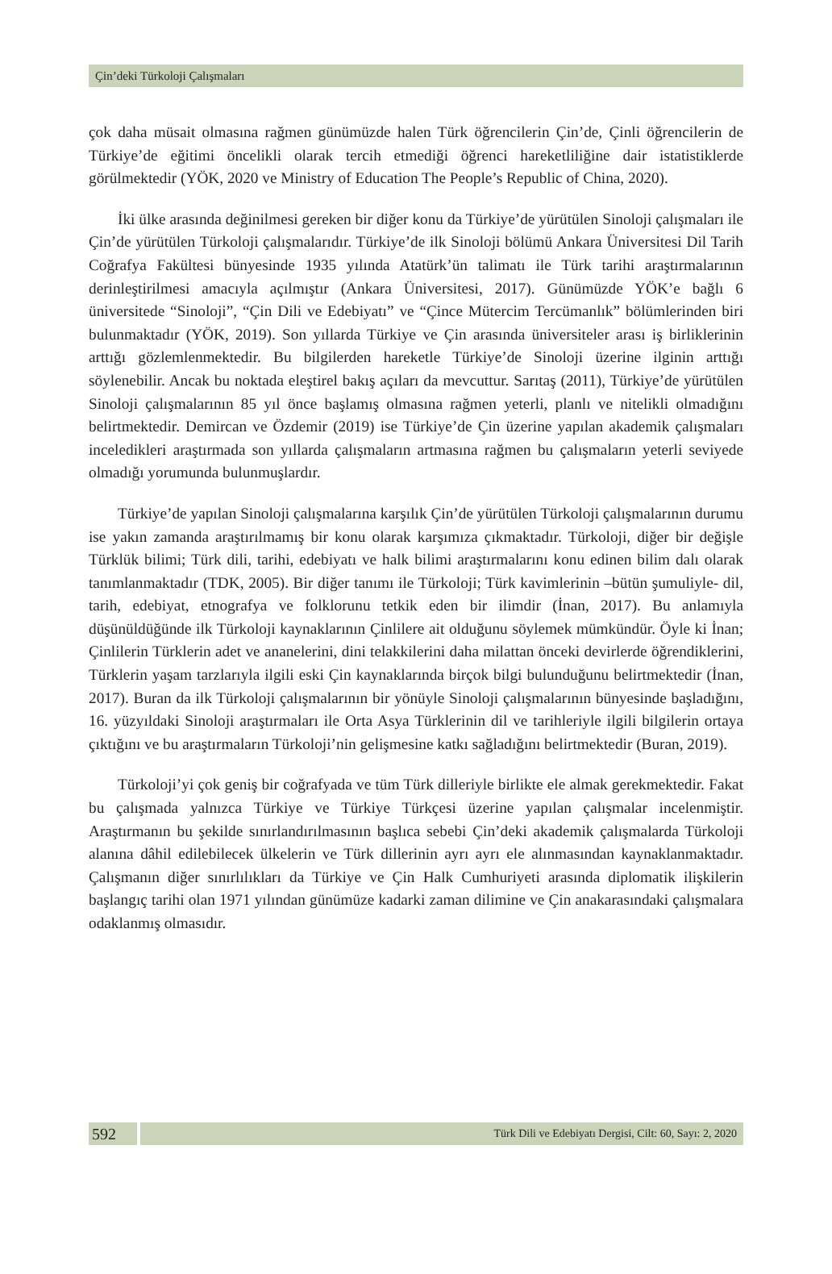Çin’deki Türkoloji Çalışmaları
çok daha müsait olmasına rağmen günümüzde halen Türk öğrencilerin Çin’de, Çinli öğrencilerin de Türkiye’de eğitimi öncelikli olarak tercih etmediği öğrenci hareketliliğine dair istatistiklerde görülmektedir (YÖK, 2020 ve Ministry of Education The People’s Republic of China, 2020).
İki ülke arasında değinilmesi gereken bir diğer konu da Türkiye’de yürütülen Sinoloji çalışmaları ile Çin’de yürütülen Türkoloji çalışmalarıdır. Türkiye’de ilk Sinoloji bölümü Ankara Üniversitesi Dil Tarih Coğrafya Fakültesi bünyesinde 1935 yılında Atatürk’ün talimatı ile Türk tarihi araştırmalarının derinleştirilmesi amacıyla açılmıştır (Ankara Üniversitesi, 2017). Günümüzde YÖK’e bağlı 6 üniversitede “Sinoloji”, “Çin Dili ve Edebiyatı” ve “Çince Mütercim Tercümanlık” bölümlerinden biri bulunmaktadır (YÖK, 2019). Son yıllarda Türkiye ve Çin arasında üniversiteler arası iş birliklerinin arttığı gözlemlenmektedir. Bu bilgilerden hareketle Türkiye’de Sinoloji üzerine ilginin arttığı söylenebilir. Ancak bu noktada eleştirel bakış açıları da mevcuttur. Sarıtaş (2011), Türkiye’de yürütülen Sinoloji çalışmalarının 85 yıl önce başlamış olmasına rağmen yeterli, planlı ve nitelikli olmadığını belirtmektedir. Demircan ve Özdemir (2019) ise Türkiye’de Çin üzerine yapılan akademik çalışmaları inceledikleri araştırmada son yıllarda çalışmaların artmasına rağmen bu çalışmaların yeterli seviyede olmadığı yorumunda bulunmuşlardır.
Türkiye’de yapılan Sinoloji çalışmalarına karşılık Çin’de yürütülen Türkoloji çalışmalarının durumu ise yakın zamanda araştırılmamış bir konu olarak karşımıza çıkmaktadır. Türkoloji, diğer bir değişle Türklük bilimi; Türk dili, tarihi, edebiyatı ve halk bilimi araştırmalarını konu edinen bilim dalı olarak tanımlanmaktadır (TDK, 2005). Bir diğer tanımı ile Türkoloji; Türk kavimlerinin –bütün şumuliyle- dil, tarih, edebiyat, etnografya ve folklorunu tetkik eden bir ilimdir (İnan, 2017). Bu anlamıyla düşünüldüğünde ilk Türkoloji kaynaklarının Çinlilere ait olduğunu söylemek mümkündür. Öyle ki İnan; Çinlilerin Türklerin adet ve ananelerini, dini telakkilerini daha milattan önceki devirlerde öğrendiklerini, Türklerin yaşam tarzlarıyla ilgili eski Çin kaynaklarında birçok bilgi bulunduğunu belirtmektedir (İnan, 2017). Buran da ilk Türkoloji çalışmalarının bir yönüyle Sinoloji çalışmalarının bünyesinde başladığını, 16. yüzyıldaki Sinoloji araştırmaları ile Orta Asya Türklerinin dil ve tarihleriyle ilgili bilgilerin ortaya çıktığını ve bu araştırmaların Türkoloji’nin gelişmesine katkı sağladığını belirtmektedir (Buran, 2019).
Türkoloji’yi çok geniş bir coğrafyada ve tüm Türk dilleriyle birlikte ele almak gerekmektedir. Fakat bu çalışmada yalnızca Türkiye ve Türkiye Türkçesi üzerine yapılan çalışmalar incelenmiştir. Araştırmanın bu şekilde sınırlandırılmasının başlıca sebebi Çin’deki akademik çalışmalarda Türkoloji alanına dâhil edilebilecek ülkelerin ve Türk dillerinin ayrı ayrı ele alınmasından kaynaklanmaktadır. Çalışmanın diğer sınırlılıkları da Türkiye ve Çin Halk Cumhuriyeti arasında diplomatik ilişkilerin başlangıç tarihi olan 1971 yılından günümüze kadarki zaman dilimine ve Çin anakarasındaki çalışmalara odaklanmış olmasıdır.
592
Türk Dili ve Edebiyatı Dergisi, Cilt: 60, Sayı: 2, 2020